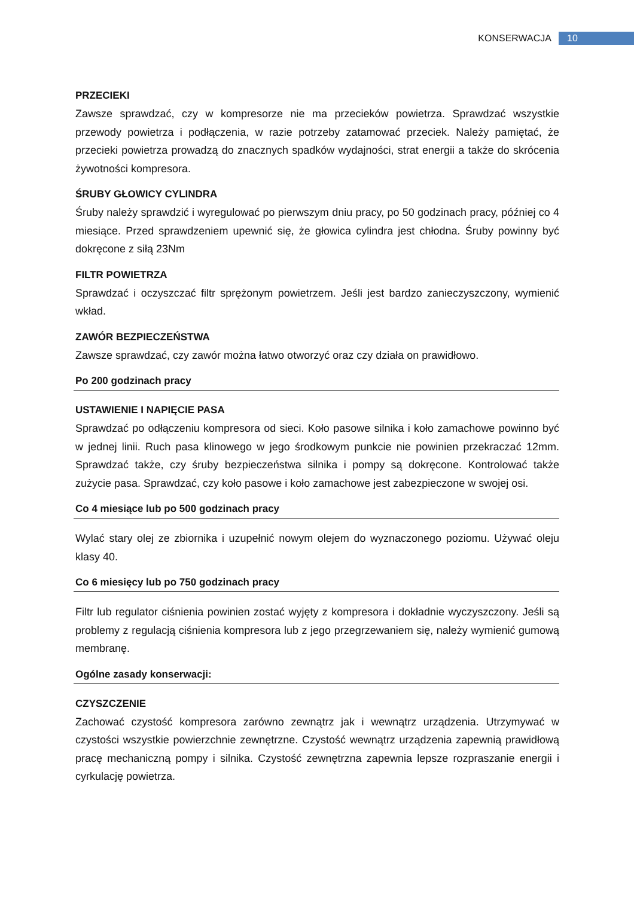KONSERWACJA 10
PRZECIEKI
Zawsze sprawdzać, czy w kompresorze nie ma przecieków powietrza. Sprawdzać wszystkie przewody powietrza i podłączenia, w razie potrzeby zatamować przeciek. Należy pamiętać, że przecieki powietrza prowadzą do znacznych spadków wydajności, strat energii a także do skrócenia żywotności kompresora.
ŚRUBY GŁOWICY CYLINDRA
Śruby należy sprawdzić i wyregulować po pierwszym dniu pracy, po 50 godzinach pracy, później co 4 miesiące. Przed sprawdzeniem upewnić się, że głowica cylindra jest chłodna. Śruby powinny być dokręcone z siłą 23Nm
FILTR POWIETRZA
Sprawdzać i oczyszczać filtr sprężonym powietrzem. Jeśli jest bardzo zanieczyszczony, wymienić wkład.
ZAWÓR BEZPIECZEŃSTWA
Zawsze sprawdzać, czy zawór można łatwo otworzyć oraz czy działa on prawidłowo.
Po 200 godzinach pracy
USTAWIENIE I NAPIĘCIE PASA
Sprawdzać po odłączeniu kompresora od sieci. Koło pasowe silnika i koło zamachowe powinno być w jednej linii. Ruch pasa klinowego w jego środkowym punkcie nie powinien przekraczać 12mm. Sprawdzać także, czy śruby bezpieczeństwa silnika i pompy są dokręcone. Kontrolować także zużycie pasa. Sprawdzać, czy koło pasowe i koło zamachowe jest zabezpieczone w swojej osi.
Co 4 miesiące lub po 500 godzinach pracy
Wylać stary olej ze zbiornika i uzupełnić nowym olejem do wyznaczonego poziomu. Używać oleju klasy 40.
Co 6 miesięcy lub po 750 godzinach pracy
Filtr lub regulator ciśnienia powinien zostać wyjęty z kompresora i dokładnie wyczyszczony. Jeśli są problemy z regulacją ciśnienia kompresora lub z jego przegrzewaniem się, należy wymienić gumową membranę.
Ogólne zasady konserwacji:
CZYSZCZENIE
Zachować czystość kompresora zarówno zewnątrz jak i wewnątrz urządzenia. Utrzymywać w czystości wszystkie powierzchnie zewnętrzne. Czystość wewnątrz urządzenia zapewnią prawidłową pracę mechaniczną pompy i silnika. Czystość zewnętrzna zapewnia lepsze rozpraszanie energii i cyrkulację powietrza.